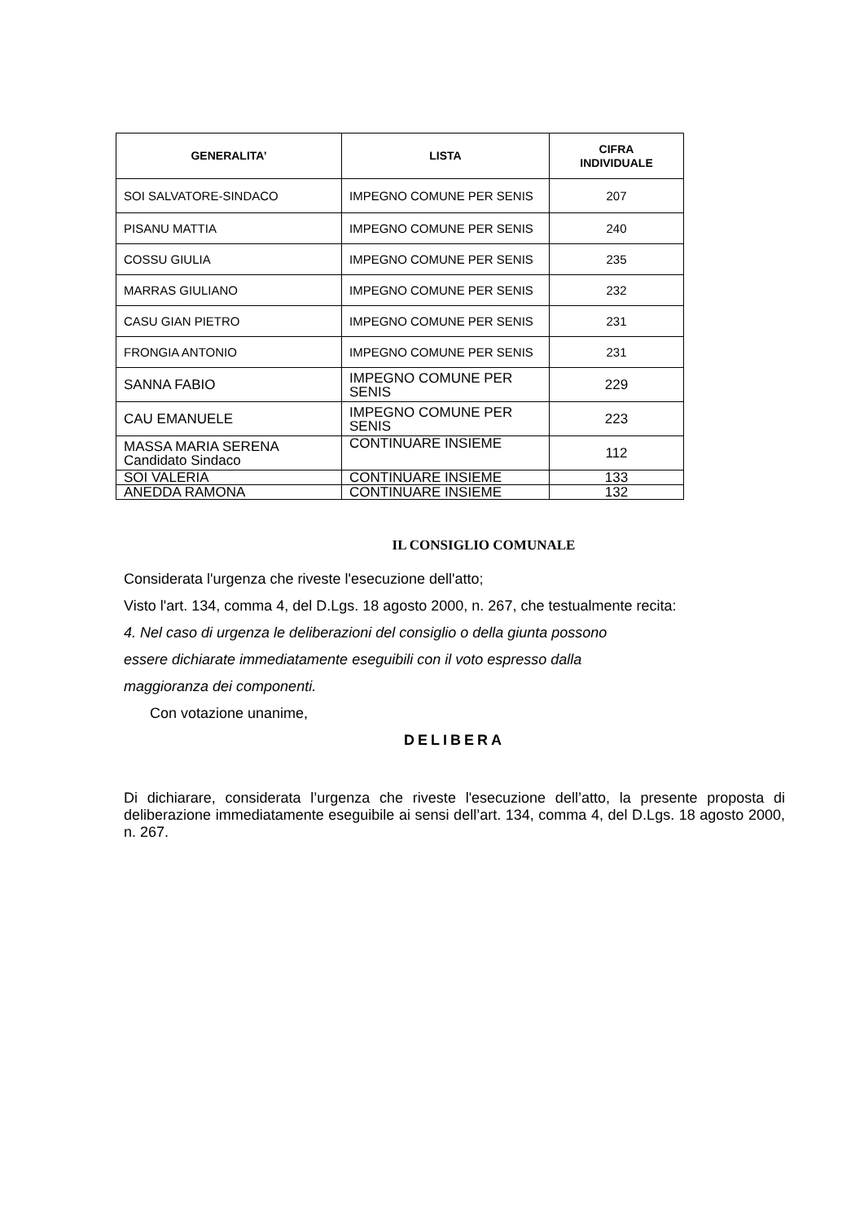| GENERALITA’ | LISTA | CIFRA INDIVIDUALE |
| --- | --- | --- |
| SOI SALVATORE-SINDACO | IMPEGNO COMUNE PER SENIS | 207 |
| PISANU MATTIA | IMPEGNO COMUNE PER SENIS | 240 |
| COSSU GIULIA | IMPEGNO COMUNE PER SENIS | 235 |
| MARRAS GIULIANO | IMPEGNO COMUNE PER SENIS | 232 |
| CASU GIAN PIETRO | IMPEGNO COMUNE PER SENIS | 231 |
| FRONGIA ANTONIO | IMPEGNO COMUNE PER SENIS | 231 |
| SANNA FABIO | IMPEGNO COMUNE PER SENIS | 229 |
| CAU EMANUELE | IMPEGNO COMUNE PER SENIS | 223 |
| MASSA MARIA SERENA Candidato Sindaco | CONTINUARE INSIEME | 112 |
| SOI VALERIA | CONTINUARE INSIEME | 133 |
| ANEDDA RAMONA | CONTINUARE INSIEME | 132 |
IL CONSIGLIO COMUNALE
Considerata l'urgenza che riveste l'esecuzione dell'atto;
Visto l'art. 134, comma 4, del D.Lgs. 18 agosto 2000, n. 267, che testualmente recita:
4. Nel caso di urgenza le deliberazioni del consiglio o della giunta possono
essere dichiarate immediatamente eseguibili con il voto espresso dalla
maggioranza dei componenti.
Con votazione unanime,
DELIBERA
Di dichiarare, considerata l’urgenza che riveste l'esecuzione dell’atto, la presente proposta di deliberazione immediatamente eseguibile ai sensi dell’art. 134, comma 4, del D.Lgs. 18 agosto 2000, n. 267.